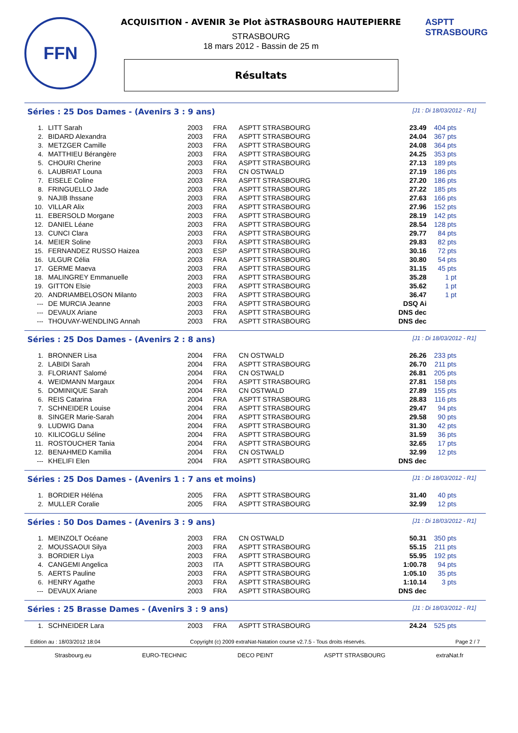FFN
ACQUISITION - AVENIR 3e Plot àSTRASBOURG HAUTEPIERRE
STRASBOURG
18 mars 2012 - Bassin de 25 m
Résultats
ASPTT STRASBOURG
Séries : 25 Dos Dames - (Avenirs 3 : 9 ans) [J1 : Di 18/03/2012 - R1]
| 1. | LITT Sarah | 2003 | FRA | ASPTT STRASBOURG | 23.49 | 404 pts |
| 2. | BIDARD Alexandra | 2003 | FRA | ASPTT STRASBOURG | 24.04 | 367 pts |
| 3. | METZGER Camille | 2003 | FRA | ASPTT STRASBOURG | 24.08 | 364 pts |
| 4. | MATTHIEU Bérangère | 2003 | FRA | ASPTT STRASBOURG | 24.25 | 353 pts |
| 5. | CHOURI Cherine | 2003 | FRA | ASPTT STRASBOURG | 27.13 | 189 pts |
| 6. | LAUBRIAT Louna | 2003 | FRA | CN OSTWALD | 27.19 | 186 pts |
| 7. | EISELE Coline | 2003 | FRA | ASPTT STRASBOURG | 27.20 | 186 pts |
| 8. | FRINGUELLO Jade | 2003 | FRA | ASPTT STRASBOURG | 27.22 | 185 pts |
| 9. | NAJIB Ihssane | 2003 | FRA | ASPTT STRASBOURG | 27.63 | 166 pts |
| 10. | VILLAR Alix | 2003 | FRA | ASPTT STRASBOURG | 27.96 | 152 pts |
| 11. | EBERSOLD Morgane | 2003 | FRA | ASPTT STRASBOURG | 28.19 | 142 pts |
| 12. | DANIEL Léane | 2003 | FRA | ASPTT STRASBOURG | 28.54 | 128 pts |
| 13. | CUNCI Clara | 2003 | FRA | ASPTT STRASBOURG | 29.77 | 84 pts |
| 14. | MEIER Soline | 2003 | FRA | ASPTT STRASBOURG | 29.83 | 82 pts |
| 15. | FERNANDEZ RUSSO Haizea | 2003 | ESP | ASPTT STRASBOURG | 30.16 | 72 pts |
| 16. | ULGUR Célia | 2003 | FRA | ASPTT STRASBOURG | 30.80 | 54 pts |
| 17. | GERME Maeva | 2003 | FRA | ASPTT STRASBOURG | 31.15 | 45 pts |
| 18. | MALINGREY Emmanuelle | 2003 | FRA | ASPTT STRASBOURG | 35.28 | 1 pt |
| 19. | GITTON Elsie | 2003 | FRA | ASPTT STRASBOURG | 35.62 | 1 pt |
| 20. | ANDRIAMBELOSON Milanto | 2003 | FRA | ASPTT STRASBOURG | 36.47 | 1 pt |
| --- | DE MURCIA Jeanne | 2003 | FRA | ASPTT STRASBOURG | DSQ Ai | |
| --- | DEVAUX Ariane | 2003 | FRA | ASPTT STRASBOURG | DNS dec | |
| --- | THOUVAY-WENDLING Annah | 2003 | FRA | ASPTT STRASBOURG | DNS dec | |
Séries : 25 Dos Dames - (Avenirs 2 : 8 ans) [J1 : Di 18/03/2012 - R1]
| 1. | BRONNER Lisa | 2004 | FRA | CN OSTWALD | 26.26 | 233 pts |
| 2. | LABIDI Sarah | 2004 | FRA | ASPTT STRASBOURG | 26.70 | 211 pts |
| 3. | FLORIANT Salomé | 2004 | FRA | CN OSTWALD | 26.81 | 205 pts |
| 4. | WEIDMANN Margaux | 2004 | FRA | ASPTT STRASBOURG | 27.81 | 158 pts |
| 5. | DOMINIQUE Sarah | 2004 | FRA | CN OSTWALD | 27.89 | 155 pts |
| 6. | REIS Catarina | 2004 | FRA | ASPTT STRASBOURG | 28.83 | 116 pts |
| 7. | SCHNEIDER Louise | 2004 | FRA | ASPTT STRASBOURG | 29.47 | 94 pts |
| 8. | SINGER Marie-Sarah | 2004 | FRA | ASPTT STRASBOURG | 29.58 | 90 pts |
| 9. | LUDWIG Dana | 2004 | FRA | ASPTT STRASBOURG | 31.30 | 42 pts |
| 10. | KILICOGLU Séline | 2004 | FRA | ASPTT STRASBOURG | 31.59 | 36 pts |
| 11. | ROSTOUCHER Tania | 2004 | FRA | ASPTT STRASBOURG | 32.65 | 17 pts |
| 12. | BENAHMED Kamilia | 2004 | FRA | CN OSTWALD | 32.99 | 12 pts |
| --- | KHELIFI Elen | 2004 | FRA | ASPTT STRASBOURG | DNS dec | |
Séries : 25 Dos Dames - (Avenirs 1 : 7 ans et moins) [J1 : Di 18/03/2012 - R1]
| 1. | BORDIER Héléna | 2005 | FRA | ASPTT STRASBOURG | 31.40 | 40 pts |
| 2. | MULLER Coralie | 2005 | FRA | ASPTT STRASBOURG | 32.99 | 12 pts |
Séries : 50 Dos Dames - (Avenirs 3 : 9 ans) [J1 : Di 18/03/2012 - R1]
| 1. | MEINZOLT Océane | 2003 | FRA | CN OSTWALD | 50.31 | 350 pts |
| 2. | MOUSSAOUI Silya | 2003 | FRA | ASPTT STRASBOURG | 55.15 | 211 pts |
| 3. | BORDIER Liya | 2003 | FRA | ASPTT STRASBOURG | 55.95 | 192 pts |
| 4. | CANGEMI Angelica | 2003 | ITA | ASPTT STRASBOURG | 1:00.78 | 94 pts |
| 5. | AERTS Pauline | 2003 | FRA | ASPTT STRASBOURG | 1:05.10 | 35 pts |
| 6. | HENRY Agathe | 2003 | FRA | ASPTT STRASBOURG | 1:10.14 | 3 pts |
| --- | DEVAUX Ariane | 2003 | FRA | ASPTT STRASBOURG | DNS dec | |
Séries : 25 Brasse Dames - (Avenirs 3 : 9 ans) [J1 : Di 18/03/2012 - R1]
| 1. | SCHNEIDER Lara | 2003 | FRA | ASPTT STRASBOURG | 24.24 | 525 pts |
Edition au : 18/03/2012 18:04 Copyright (c) 2009 extraNat-Natation course v2.7.5 - Tous droits réservés. Page 2 / 7
Strasbourg.eu EURO-TECHNIC DECO PEINT ASPTT STRASBOURG extraNat.fr